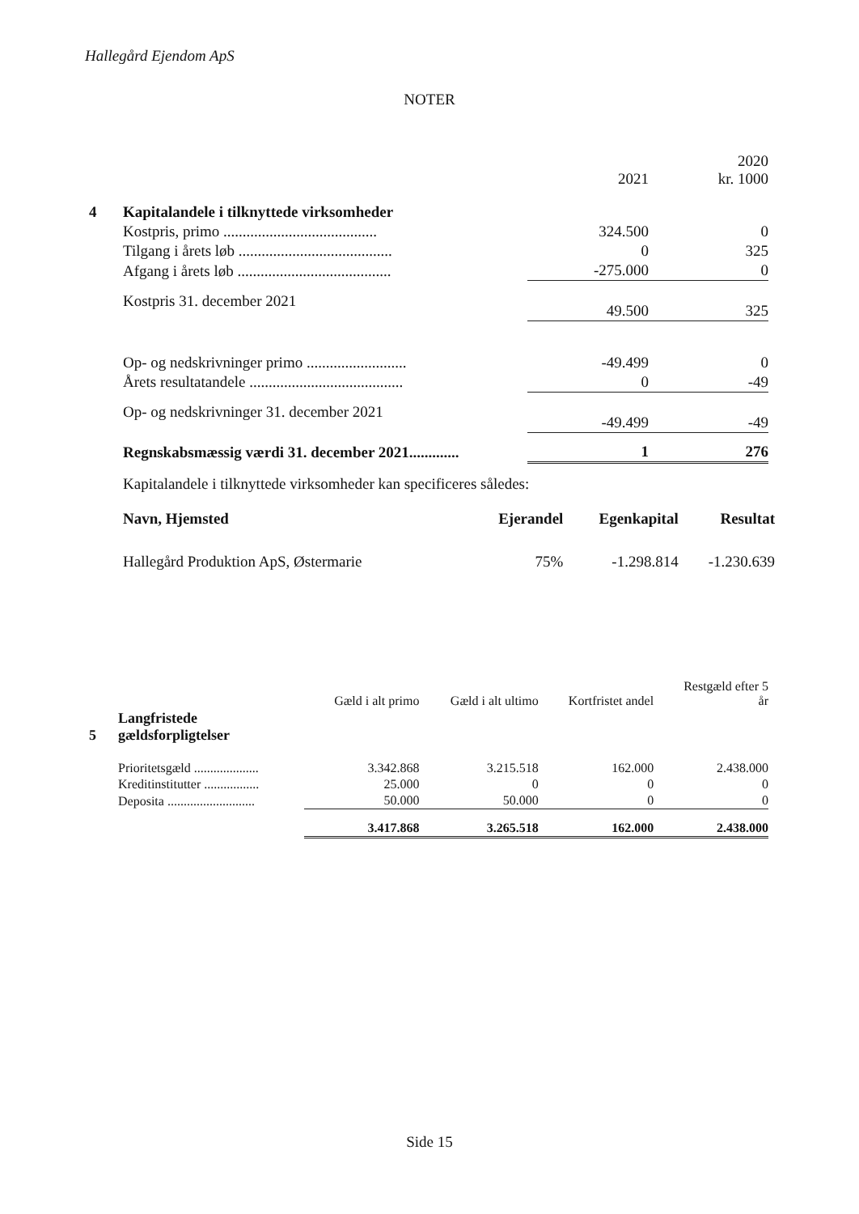Hallegård Ejendom ApS
NOTER
| | | 2021 | 2020 kr. 1000 |
| 4 | Kapitalandele i tilknyttede virksomheder | | |
| | Kostpris, primo ........................................ | 324.500 | 0 |
| | Tilgang i årets løb ........................................ | 0 | 325 |
| | Afgang i årets løb ........................................ | -275.000 | 0 |
| | Kostpris 31. december 2021 | 49.500 | 325 |
| | Op- og nedskrivninger primo .......................... | -49.499 | 0 |
| | Årets resultatandele ........................................ | 0 | -49 |
| | Op- og nedskrivninger 31. december 2021 | -49.499 | -49 |
| | Regnskabsmæssig værdi 31. december 2021............. | 1 | 276 |
Kapitalandele i tilknyttede virksomheder kan specificeres således:
| Navn, Hjemsted | Ejerandel | Egenkapital | Resultat |
| --- | --- | --- | --- |
| Hallegård Produktion ApS, Østermarie | 75% | -1.298.814 | -1.230.639 |
| | | Gæld i alt primo | Gæld i alt ultimo | Kortfristet andel | Restgæld efter 5 år |
| 5 | Langfristede gældsforpligtelser | | | | |
| | Prioritetsgæld .................... | 3.342.868 | 3.215.518 | 162.000 | 2.438.000 |
| | Kreditinstitutter ................. | 25.000 | 0 | 0 | 0 |
| | Deposita ........................... | 50.000 | 50.000 | 0 | 0 |
| | | 3.417.868 | 3.265.518 | 162.000 | 2.438.000 |
Side 15